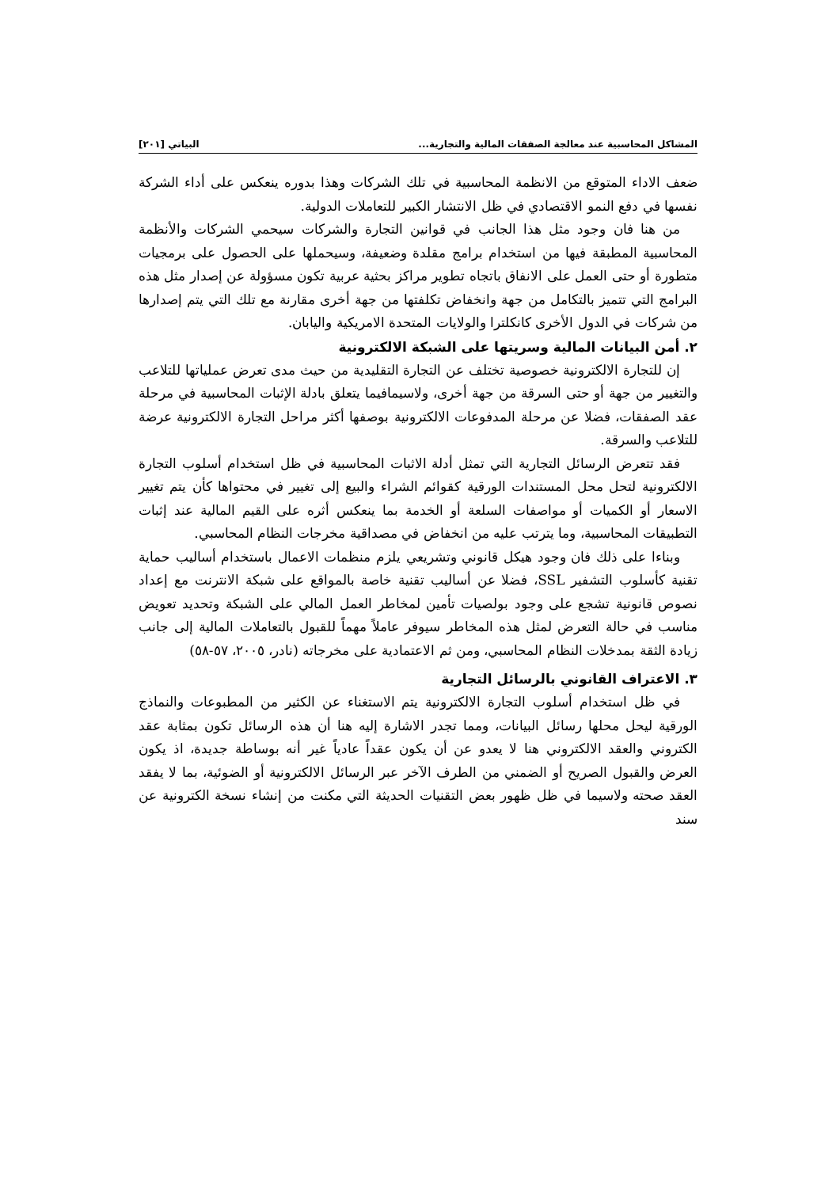المشاكل المحاسبية عند معالجة الصفقات المالية والتجارية... البياتي [٢٠١]
ضعف الاداء المتوقع من الانظمة المحاسبية في تلك الشركات وهذا بدوره ينعكس على أداء الشركة نفسها في دفع النمو الاقتصادي في ظل الانتشار الكبير للتعاملات الدولية.
من هنا فان وجود مثل هذا الجانب في قوانين التجارة والشركات سيحمي الشركات والأنظمة المحاسبية المطبقة فيها من استخدام برامج مقلدة وضعيفة، وسيحملها على الحصول على برمجيات متطورة أو حتى العمل على الانفاق باتجاه تطوير مراكز بحثية عربية تكون مسؤولة عن إصدار مثل هذه البرامج التي تتميز بالتكامل من جهة وانخفاض تكلفتها من جهة أخرى مقارنة مع تلك التي يتم إصدارها من شركات في الدول الأخرى كانكلترا والولايات المتحدة الامريكية واليابان.
٢. أمن البيانات المالية وسريتها على الشبكة الالكترونية
إن للتجارة الالكترونية خصوصية تختلف عن التجارة التقليدية من حيث مدى تعرض عملياتها للتلاعب والتغيير من جهة أو حتى السرقة من جهة أخرى، ولاسيمافيما يتعلق بادلة الإثبات المحاسبية في مرحلة عقد الصفقات، فضلا عن مرحلة المدفوعات الالكترونية بوصفها أكثر مراحل التجارة الالكترونية عرضة للتلاعب والسرقة.
فقد تتعرض الرسائل التجارية التي تمثل أدلة الاثبات المحاسبية في ظل استخدام أسلوب التجارة الالكترونية لتحل محل المستندات الورقية كقوائم الشراء والبيع إلى تغيير في محتواها كأن يتم تغيير الاسعار أو الكميات أو مواصفات السلعة أو الخدمة بما ينعكس أثره على القيم المالية عند إثبات التطبيقات المحاسبية، وما يترتب عليه من انخفاض في مصداقية مخرجات النظام المحاسبي.
وبناءا على ذلك فان وجود هيكل قانوني وتشريعي يلزم منظمات الاعمال باستخدام أساليب حماية تقنية كأسلوب التشفير SSL، فضلا عن أساليب تقنية خاصة بالمواقع على شبكة الانترنت مع إعداد نصوص قانونية تشجع على وجود بولصيات تأمين لمخاطر العمل المالي على الشبكة وتحديد تعويض مناسب في حالة التعرض لمثل هذه المخاطر سيوفر عاملاً مهماً للقبول بالتعاملات المالية إلى جانب زيادة الثقة بمدخلات النظام المحاسبي، ومن ثم الاعتمادية على مخرجاته (نادر، ٢٠٠٥، ٥٧-٥٨)
٣. الاعتراف القانوني بالرسائل التجارية
في ظل استخدام أسلوب التجارة الالكترونية يتم الاستغناء عن الكثير من المطبوعات والنماذج الورقية ليحل محلها رسائل البيانات، ومما تجدر الاشارة إليه هنا أن هذه الرسائل تكون بمثابة عقد الكتروني والعقد الالكتروني هنا لا يعدو عن أن يكون عقداً عادياً غير أنه بوساطة جديدة، اذ يكون العرض والقبول الصريح أو الضمني من الطرف الآخر عبر الرسائل الالكترونية أو الضوئية، بما لا يفقد العقد صحته ولاسيما في ظل ظهور بعض التقنيات الحديثة التي مكنت من إنشاء نسخة الكترونية عن سند